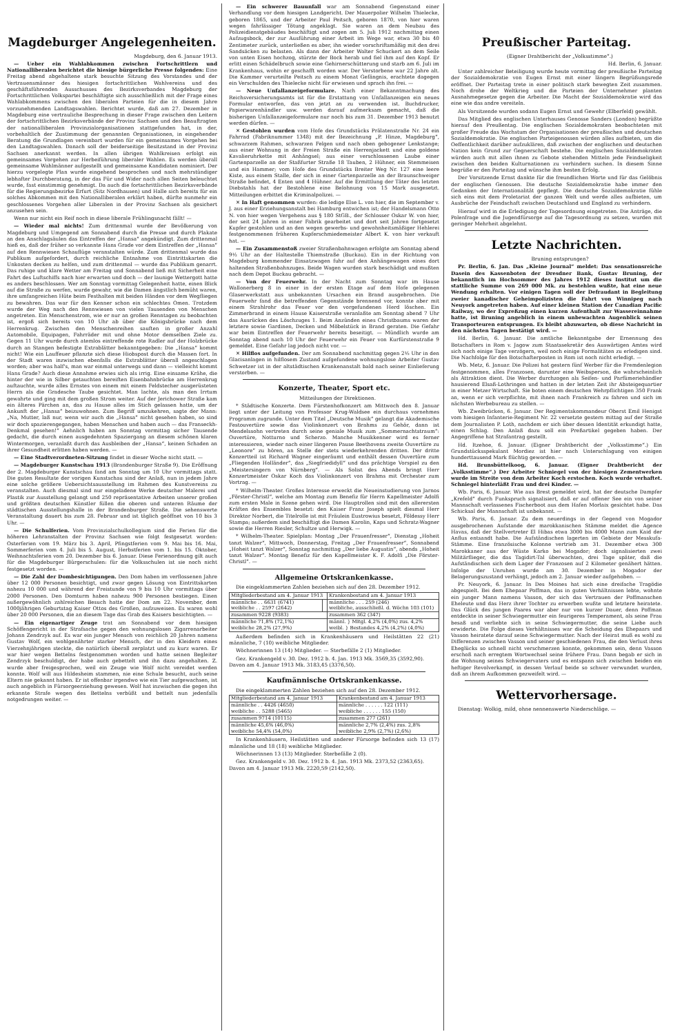Magdeburger Angelegenheiten.
Magdeburg, den 6. Januar 1913.
— Ueber ein Wahlabkommen zwischen Fortschrittlern und Nationalliberalen berichtet die hiesige bürgerliche Presse folgendes: Eine Freitag abend abgehaltene stark besuchte Sitzung des Vorstandes und der Vertrauensmänner des hiesigen fortschrittlichen Wahlvereins und des geschäftsführenden Ausschusses des Bezirksverbandes Magdeburg der Fortschrittlichen Volkspartei beschäftigte sich ausschließlich mit der Frage eines Wahlabkommens zwischen den liberalen Parteien für die in diesem Jahre vorzunehmenden Landtagswahlen. Berichtet wurde, daß am 27. Dezember in Magdeburg eine vertrauliche Besprechung in dieser Frage zwischen den Leitern der fortschrittlichen Bezirksverbände der Provinz Sachsen und den Beauftragten der nationalliberalen Provinzialorganisationen stattgefunden hat, in der, vorbehaltlich der Zustimmung der genannten Organisationen, in eingehender Beratung die Grundlagen vereinbart wurden für ein gemeinsames Vorgehen bei den Landtagswahlen. Danach soll der beiderseitige Besitzstand in der Provinz Sachsen anerkannt werden. In allen übrigen Wahlkreisen erfolgt ein gemeinsames Vorgehen zur Herbeiführung liberaler Wahlen. Es werden überall gemeinsame Wahlmänner aufgestellt und gemeinsame Kandidaten nominiert. Der hierzu vorgelegte Plan wurde eingehend besprochen und nach mehrstündiger lebhafter Durchberatung, in der das Für und Wider nach allen Seiten beleuchtet wurde, fast einstimmig genehmigt. Da auch die fortschrittlichen Bezirksverbände für die Regierungsbezirke Erfurt (Sitz Nordhausen) und Halle sich bereits für ein solches Abkommen mit den Nationalliberalen erklärt haben, dürfte nunmehr ein geschlossenes Vorgehen aller Liberalen in der Provinz Sachsen als gesichert anzusehen sein.
Wenn nur nicht ein Reif noch in diese liberale Frühlingsnacht fällt! —
— Wieder mal nichts! Zum drittenmal wurde der Bevölkerung von Magdeburg und Umgegend am Sonnabend durch die Presse und durch Plakate an den Anschlagsäulen das Eintreffen der „Hansa“ angekündigt. Zum drittenmal hieß es, daß der früher so verkannte Hans Grade vor dem Eintreffen der „Hansa“ auf den Rennwiesen Schauflüge veranstalten würde. Zum drittenmal wurde das Publikum aufgefordert, durch reichliche Entnahme von Eintrittskarten die Unkosten decken zu helfen, und zum drittenmal — wurde das Publikum genarrt. Das ruhige und klare Wetter am Freitag und Sonnabend ließ mit Sicherheit eine Fahrt des Luftschiffs nach hier erwarten und doch — der launige Wettergott hatte es anders beschlossen. Wer am Sonntag vormittag Gelegenheit hatte, einen Blick auf die Straße zu werfen, wurde gewahr, wie die Damen ängstlich bemüht waren, ihre umfangreichen Hüte beim Festhalten mit beiden Händen vor dem Wegfliegen zu bewahren. Das war für den Kenner schon ein schlechtes Omen. Trotzdem wurde der Weg nach den Rennwiesen von vielen Tausenden von Menschen angetreten. Ein Menschenstrom, wie er nur an großen Renntagen zu beobachten ist, ergoß sich bereits von 10 Uhr ab über die Königsbrücke nach dem Herrenkrug. Zwischen den Menschenreihen sauften in großer Anzahl Automobile, Equipagen, Fahrräder mit und ohne Motor demselben Ziele zu. Gegen 11 Uhr wurde durch atemlos eintreffende rote Radler auf der Holzbrücke durch an Stangen befestigte Extrablätter bekanntgegeben: Die „Hansa“ kommt nicht! Wie ein Lauffeuer pflanzte sich diese Hiobspost durch die Massen fort. In der Stadt waren inzwischen ebenfalls die Extrablätter überall angeschlagen worden; aber was half's, man war einmal unterwegs und dann — vielleicht kommt Hans Grade? Auch diese Annahme erwies sich als irrig. Eine einsame Krähe, die hinter der wie in Silber getauchten bereiften Eisenbahnbrücke am Herrenkrug auftauchte, wurde alles Ernstes von einem mit einem Feldstecher ausgerüsteten Herrn als die Gradesche Taube gesichtet. Man lachte, als man den Irrtum gewahrte und ging mit dem großen Strom weiter. Auf der Jerichower Straße kam ein älteres Pärchen an, das zu Hause alles im Stich gelassen hatte, um der Ankunft der „Hansa“ beizuwohnen. Zum Begriff umzukehren, sagte der Mann: „Na, Mutter, laß nur, wenn wir auch die „Hansa“ nicht gesehen haben, so sind wir doch spazierengegangen, haben Menschen und haben auch — das Franseckh-Denkmal gesehen!“ Aehnlich haben am Sonntag vormittag sicher Tausende gedacht, die durch einen ausgedehnten Spaziergang an diesem schönen klaren Wintermorgen, veranlaßt durch das Ausbleiben der „Hansa“, keinen Schaden an ihrer Gesundheit erlitten haben werden. —
— Eine Stadtverordneten-Sitzung findet in dieser Woche nicht statt. —
— Magdeburger Kunstschau 1913 (Brandenburger Straße 9). Die Eröffnung der 2. Magdeburger Kunstschau fand am Sonntag um 10 Uhr vormittags statt. Die guten Resultate der vorigen Kunstschau sind der Anlaß, nun in jedem Jahre eine solche größere Uebersichtsausstellung im Rahmen des Kunstvereins zu veranstalten. Auch diesmal sind nur eingeladene Werke deutscher Malerei und Plastik zur Ausstellung gelangt und 250 repräsentative Arbeiten unserer großen und größten deutschen Künstler füllen die oberen und unteren Räume der städtischen Ausstellungshalle in der Brandenburger Straße. Die sehenswerte Veranstaltung dauert bis zum 28. Februar und ist täglich geöffnet von 10 bis 3 Uhr. —
— Die Schulferien. Vom Provinzialschulkollegium sind die Ferien für die höheren Lehranstalten der Provinz Sachsen wie folgt festgesetzt worden: Osterferien vom 19. März bis 3. April, Pfingstferien vom 9. Mai bis 16. Mai, Sommerferien vom 4. Juli bis 5. August, Herbstferien vom 1. bis 15. Oktober, Weihnachtsferien vom 20. Dezember bis 6. Januar. Diese Ferienordnung gilt auch für die Magdeburger Bürgerschulen: für die Volksschulen ist sie noch nicht festgesetzt worden. —
— Die Zahl der Dombesichtigungen. Den Dom haben im verflossenen Jahre über 12 000 Personen besichtigt, und zwar gegen Lösung von Eintrittskarten nahezu 10 000 und während der Freistunde von 9 bis 10 Uhr vormittags über 2000 Personen. Den Domturm haben nahezu 900 Personen bestiegen. Einen außergewöhnlich zahlreichen Besuch hatte der Dom am 22. November, dem 1000jährigen Geburtstag Kaiser Ottos des Großen, aufzuweisen. Es waren wohl über 20 000 Personen, die an diesem Tage das Grab des Kaisers besichtigten. —
— Ein eigenartiger Zeuge trat am Sonnabend vor dem hiesigen Schöffengericht in der Strafsache gegen den wohnungslosen Zigarrenarbeiter Johann Zendrzyk auf. Es war ein junger Mensch von reichlich 20 Jahren namens Gustav Wolf, ein wohlgenährter starker Mensch, der in den Kleidern eines Vierzehnjährigen steckte, die natürlich überall zerplatzt und zu kurz waren. Er war hier wegen Bettelns festgenommen worden und hatte seinen Begleiter Zendrzyk beschuldigt, der habe auch gebettelt und ihn dazu angehalten. Z. wurde aber freigesprochen, weil ein Zeuge wie Wolf nicht vereidet werden konnte. Wolf will aus Hildesheim stammen, nie eine Schule besucht, auch seine Eltern nie gekannt haben. Er ist offenbar irgendwo wie ein Tier aufgewachsen, ist auch angeblich in Fürsorgeerziehung gewesen. Wolf hat inzwischen die gegen ihn erkannte Strafe wegen des Bettelns verbüßt und bettelt nun jedenfalls notgedrungen weiter. —
— Ein schwerer Bauunfall war am Sonnabend Gegenstand einer Verhandlung vor dem hiesigen Landgericht. Der Mauerpolier Wilhelm Thielecke, geboren 1865, und der Arbeiter Paul Peitsch, geboren 1870, von hier waren wegen fahrlässiger Tötung angeklagt. Sie waren an dem Neubau des Polizeidienstgebäudes beschäftigt und zogen am 5. Juli 1912 nachmittag einen Aufzugsbock, der zur Ausführung einer Arbeit im Wege war, etwa 30 bis 40 Zentimeter zurück, unterließen es aber, ihn wieder vorschriftsmäßig mit den drei Sandsäcken zu belasten. Als dann der Arbeiter Walter Schuckert an dem Seile von unten Eisen hochzog, stürzte der Bock herab und fiel ihm auf den Kopf. Er erlitt einen Schädelbruch sowie eine Gehirnerschütterung und starb am 6. Juli im Krankenhaus, wohin er geschafft worden war. Der Verstorbene war 22 Jahre alt. Die Kammer verurteilte Peitsch zu einem Monat Gefängnis, erachtete dagegen ein Verschulden des Thielecke nicht für erwiesen und sprach ihn frei. —
— Neue Unfallanzeigeformulare. Nach einer Bekanntmachung des Reichsversicherungsamts ist für die Erstattung von Unfallanzeigen ein neues Formular entworfen, das von jetzt an zu verwenden ist. Buchdrucker, Papierwarenhändler usw. werden darauf aufmerksam gemacht, daß die bisherigen Unfallanzeigeformulare nur noch bis zum 31. Dezember 1913 benutzt werden dürfen. —
✕ Gestohlen wurden vom Hofe des Grundstücks Prälatenstraße Nr. 24 ein Fahrrad (Fabriknummer 1348) mit der Bezeichnung „P. Hinze, Magdeburg“, schwarzem Rahmen, schwarzen Felgen und nach oben gebogener Lenkstange; aus einer Wohnung in der Freien Straße ein Herrenjackett und eine goldene Kavalieruhrkette mit Anhängsel; aus einer verschlossenen Laube einer Gartenparzelle an der Staßfurter Straße 18 Tauben, 2 Hühner, ein Stemmeisen und ein Hammer; vom Hofe des Grundstücks Breiter Weg Nr. 127 eine leere Kiste, aus einem Stalle, der sich in einer Gartenparzelle an der Braunschweiger Straße befindet, 4 Enten und 4 Hühner. Auf die Ermittlung der Täter des letzten Diebstahls hat der Bestohlene eine Belohnung von 15 Mark ausgesetzt. Mitteilungen erbittet die Kriminalpolizei. —
✕ In Haft genommen wurden: die ledige Else L. von hier, die im September v. J. aus einer Erziehungsanstalt bei Hamburg entwichen ist; der Handelsmann Otto N. von hier wegen Vergehens aus § 180 StGB., der Schlosser Oskar W. von hier, der seit 24 Jahren in einer Fabrik gearbeitet und dort seit Jahren fortgesetzt Kupfer gestohlen und an den wegen gewerbs- und gewohnheitsmäßiger Hehlerei festgenommenen früheren Kupferschmiedemeister Albert K. von hier verkauft hat. —
— Ein Zusammenstoß zweier Straßenbahnwagen erfolgte am Sonntag abend 9½ Uhr an der Haltestelle Thiemstraße (Buckau). Ein in der Richtung von Magdeburg kommender Einsatzwagen fuhr auf den Anhängewagen eines dort haltenden Straßenbahnzuges. Beide Wagen wurden stark beschädigt und mußten nach dem Depot Buckau gebracht. —
— Von der Feuerwehr. In der Nacht zum Sonntag war im Hause Wallonerberg 8 in einer in der ersten Etage auf dem Hofe gelegenen Glaserwerkstatt aus unbekannten Ursachen ein Brand ausgebrochen. Die Feuerwehr fand die betreffenden Gegenstände brennend vor, konnte aber mit einem Strahlrohr das Feuer vor den vorgefundenen Herd löschen. Ein Zimmerbrand in einem Hause Kaiserstraße veranlaßte am Sonntag abend 7 Uhr das Ausrücken des Löschzuges 1. Beim Anzünden eines Christbaums waren der letztere sowie Gardinen, Decken und Möbelstück in Brand geraten. Die Gefahr war beim Eintreffen der Feuerwehr bereits beseitigt. — Mündlich wurde am Sonntag abend nach 10 Uhr der Feuerwehr ein Feuer von Kurfürstenstraße 9 gemeldet. Eine Gefahr lag jedoch nicht vor. —
✕ Hilflos aufgefunden. Der am Sonnabend nachmittag gegen 2½ Uhr in den Glacisanlagen in hilflosem Zustand aufgefundene wohnungslose Arbeiter Gustav Schwetzer ist in der altstädtischen Krankenanstalt bald nach seiner Einlieferung verstorben. —
Konzerte, Theater, Sport etc.
Mitteilungen der Direktionen.
* Städtische Konzerte. Dem Fürstenhofkonzert am Mittwoch den 8. Januar liegt unter der Leitung von Professor Krug-Waldsee ein durchaus vornehmes Programm zugrunde. Unter dem Titel „Deutsche Musik“ gelangt die Akademische Festouvertüre sowie das Violinkonzert von Brahms zu Gehör, dann ist Mendelssohn vertreten durch seine geniale Musik zum „Sommernachtstraum“: Ouvertüre, Notturno und Scherzo. Manche Musikkenner wird es ferner interessieren, wieder nach einer längeren Pause Beethovens zweite Ouvertüre zu „Leonore“ zu hören, an Stelle der stets wiederkehrenden dritten. Der dritte Konzertteil ist Richard Wagner eingeräumt und enthält dessen Ouvertüre zum „Fliegenden Holländer“, das „Siegfriedidyll“ und das prächtige Vorspiel zu den „Meistersingern von Nürnberg“. — Als Solist des Abends bringt Herr Konzertmeister Oskar Koch das Violinkonzert von Brahms mit Orchester zum Vortrag. —
* Wilhelm-Theater. Großes Interesse erweckt die Neueinstudierung von Jarnos „Förster-Christl“, welche am Montag zum Benefiz für Herrn Kapellmeister Adolfi zum ersten Male in Szene gehen wird. Die Hauptrollen sind mit den allerersten Kräften des Ensembles besetzt: den Kaiser Franz Joseph spielt diesmal Herr Direktor Norbert, die Titelrolle ist mit Fräulein Eustrowius besetzt, Földessy Herr Stampa; außerdem sind beschäftigt die Damen Karolin, Kaps und Schratz-Wagner sowie die Herren Riesler, Schultze und Herwigk. —
* Wilhelm-Theater. Spielplan: Montag „Der Frauenfresser“, Dienstag „Hoheit tanzt Walzer“, Mittwoch, Donnerstag, Freitag „Der Frauenfresser“, Sonnabend „Hoheit tanzt Walzer“, Sonntag nachmittag „Der liebe Augustin“, abends „Hoheit tanzt Walzer“. Montag Benefiz für den Kapellmeister K. F. Adolfi „Die Förster-Christl“. —
Allgemeine Ortskrankenkasse.
Die eingeklammerten Zahlen beziehen sich auf den 28. Dezember 1912.
| Mitgliederbestand am 4. Januar 1913 | | Krankenbestand am 4. Januar 1913 |
| --- | --- | --- |
| männliche . . 6631 (6741) weibliche . . 2597 (2642) | | männliche . . . 259 (246) weibliche, ausschließl. d. Wöchn 103 (101) |
| zusammen 9228 (9383) | | zusammen 362 (347) |
| männliche 71,8% (72,1%) weibliche 28,2% (27,9%) | | männl. } Mitgl. 4,2% (4,0%) zus. 4,2% weibl. } Bestandes 4,2% (4,2%) (4,0%) |
Außerdem befinden sich in Krankenhäusern und Heilstätten 22 (21) männliche, 7 (10) weibliche Mitglieder.
Wöchnerinnen 13 (14) Mitglieder. — Sterbefälle 2 (1) Mitglieder.
Gez. Krankengeld v. 30. Dez. 1912 b. 4. Jan. 1913 Mk. 3569,35 (3592,90).
Davon am 4. Januar 1913 Mk. 3183,45 (3376,50).
Kaufmännische Ortskrankenkasse.
Die eingeklammerten Zahlen beziehen sich auf den 28. Dezember 1912.
| Mitgliederbestand am 4. Januar 1913 | Krankenbestand am 4. Januar 1913 |
| --- | --- |
| männliche . . 4426 (4650) weibliche . . 5288 (5465) | männliche . . . . . . 122 (111) weibliche . . . . . . 155 (150) |
| zusammen 9714 (10115) | zusammen 277 (261) |
| männliche 45,6% (46,0%) weibliche 54,4% (54,0%) | männliche 2,7% (2,4%) zus. 2,8% weibliche 2,9% (2,7%) (2,6%) |
In Krankenhäusern, Heilstätten und anderer Fürsorge befinden sich 13 (17) männliche und 18 (18) weibliche Mitglieder.
Wöchnerinnen 13 (13) Mitglieder. Sterbefälle 2 (0).
Gez. Krankengeld v. 30. Dez. 1912 b. 4. Jan. 1913 Mk. 2373,52 (2363,65).
Davon am 4. Januar 1913 Mk. 2220,59 (2142,50).
Preußischer Parteitag.
(Eigner Drahtbericht der „Volksstimme“.)
Hd. Berlin, 6. Januar.
Unter zahlreicher Beteiligung wurde heute vormittag der preußische Parteitag der Sozialdemokratie von Eugen Ernst mit einer längern Begrüßungsrede eröffnet. Der Parteitag trete in einer politisch stark bewegten Zeit zusammen. Noch drohe der Weltkrieg und die Parteien der Unternehmer planten Ausnahmegesetze gegen die Arbeiter. Die Macht der Sozialdemokratie wird das eine wie das andre vereiteln.
Als Vorsitzende wurden sodann Eugen Ernst und Gewehr (Elberfeld) gewählt.
Das Mitglied des englischen Unterhauses Genosse Sanders (London) begrüßte hierauf den Preußentag. Die englischen Sozialdemokraten beobachteten mit großer Freude das Wachstum der Organisationen der preußischen und deutschen Sozialdemokratie. Die englischen Parteigenossen würden alles aufbieten, um die Oeffentlichkeit darüber aufzuklären, daß zwischen der englischen und deutschen Nation kein Grund zur Gegnerschaft bestehe. Die englischen Sozialdemokraten würden auch mit allen ihnen zu Gebote stehenden Mitteln jede Feindseligkeit zwischen den beiden Kulturnationen zu verhindern suchen. In diesem Sinne begrüße er den Parteitag und wünsche ihm besten Erfolg.
Der Vorsitzende Ernst dankte für die freundlichen Worte und für das Gelöbnis der englischen Genossen. Die deutsche Sozialdemokratie habe immer den Gedanken der Internationalität gepflegt. Die deutsche Sozialdemokratie fühle sich eins mit dem Proletariat der ganzen Welt und werde alles aufbieten, um Ausbrüche der Feindschaft zwischen Deutschland und England zu verhindern.
Hierauf wird in die Erledigung der Tagesordnung eingetreten. Die Anträge, die Polenfrage und die Jugendfürsorge auf die Tagesordnung zu setzen, wurden mit geringer Mehrheit abgelehnt.
Letzte Nachrichten.
Bruning entsprungen?
Pr. Berlin, 6. Jan. Das „Kleine Journal“ meldet: Das sensationsreiche Dasein des Kassenboten der Dresdner Bank, Gustav Bruning, der bekanntlich im Hochsommer des Jahres 1912 dieses Institut um die stattliche Summe von 269 000 Mk. zu bestehlen wußte, hat eine neue Wendung erhalten. Vor einigen Tagen soll der Defraudant in Begleitung zweier kanadischer Geheimpolizisten die Fahrt von Winnipeg nach Neuyork angetreten haben. Auf einer kleinen Station der Canadian Pacific Railway, wo der Expreßzug einen kurzen Aufenthalt zur Wassereinnahme hatte, ist Bruning angeblich in einem unbewachten Augenblick seinen Transporteuren entsprungen. Es bleibt abzuwarten, ob diese Nachricht in den nächsten Tagen bestätigt wird. —
Hd. Berlin, 6. Januar. Die amtliche Bekanntgabe der Ernennung des Botschafters in Rom v. Jagow zum Staatssekretär des Auswärtigen Amtes wird sich noch einige Tage verzögern, weil noch einige Formalitäten zu erledigen sind. Die Nachfolge für den Botschafterposten in Rom ist noch nicht erledigt. —
Wb. Metz, 6. Januar. Die Polizei hat gestern fünf Werber für die Fremdenlegion festgenommen, alles Franzosen, darunter eine Weibsperson, die wahrscheinlich als Attraktion dient. Die Werber durchzogen als Seifen- und Parfümeriehändler hausierend Elsaß-Lothringen und hatten in der letzten Zeit ihr Absteigequartier in einer Metzer Wirtschaft. Sie boten einem deutschen Wehrpflichtigen 350 Frank an, wenn er sich verpflichte, mit ihnen nach Frankreich zu fahren und sich im nächsten Werbebureau zu stellen. —
Wb. Zweibrücken, 6. Januar. Der Regimentskommandeur Oberst Emil Henigst vom hiesigen Infanterie-Regiment Nr. 22 versetzte gestern mittag auf der Straße dem Journalisten P. Loth, nachdem er sich über dessen Identität erkundigt hatte, einen Schlag. Den Anlaß dazu soll ein Preßartikel gegeben haben. Der Angegriffene hat Strafantrag gestellt.
Hd. Itzehoe, 6. Januar. (Eigner Drahtbericht der „Volksstimme“.) Ein Grundstücksspekulant Mordiez ist hier nach Unterschlagung von einigen hunderttausend Mark flüchtig geworden. —
Hd. Brunsbüttelkoog, 6. Januar. (Eigner Drahtbericht der „Volksstimme“.) Der Arbeiter Schniegel von der hiesigen Zementwerken wurde im Streite von dem Arbeiter Koch erstochen. Koch wurde verhaftet. Schniegel hinterläßt Frau und drei Kinder. —
Wb. Paris, 6. Januar. Wie aus Brest gemeldet wird, hat der deutsche Dampfer „Krefeld“ durch Funkspruch signalisiert, daß er auf offener See ein von seiner Mannschaft verlassenes Fischerboot aus dem Hafen Morlaix gesichtet habe. Das Schicksal der Mannschaft ist unbekannt. —
Wb. Paris, 6. Januar. Zu dem neuerdings in der Gegend von Mogador ausgebrochenen Aufstande der marokkanischen Stämme meldet die Agence Havas, daß der Stellvertreter El Hibas etwa 3000 bis 4000 Mann zum Kaid der Anflus entsandt habe. Die Aufständischen lagerten im Gebiete der Messkufa-Stämme. Eine französische Kolonne vertrieb am 31. Dezember etwa 300 Marokkaner aus der Wüste Karko bei Mogador; doch signalisierten zwei Militärflieger, die das Tagidirt-Tal überwachten, drei Tage später, daß die Aufständischen sich dem Lager der Franzosen auf 2 Kilometer genähert hätten. Infolge der Unruhen wurde am 30. Dezember in Mogador der Belagerungszustand verhängt, jedoch am 2. Januar wieder aufgehoben. —
Pr. Neuyork, 6. Januar. In Des Moines hat sich eine dreifache Tragödie abgespielt. Bei dem Ehepaar Poffman, das in guten Verhältnissen lebte, wohnte ein junger Mann namens Vasson, der sich das Vertrauen der Poffmanschen Eheleute und das Herz ihrer Tochter zu erwerben wußte und letztere heiratete. Das Glück des jungen Paares war aber nur von kurzer Dauer, denn Poffman entdeckte in seiner Schwiegermutter ein feurigeres Temperament, als seine Frau besaß und verliebte sich in seine Schwiegermutter, die seine Liebe auch erwiderte. Die Folge dieses Verhältnisses war die Scheidung des Ehepaars und Vasson heiratete darauf seine Schwiegermutter. Nach der Heirat muß es wohl zu Differenzen zwischen Vasson und seiner geschiedenen Frau, die den Verlust ihres Eheglücks so schnell nicht verschmerzen konnte, gekommen sein, denn Vasson erschoß nach erregtem Wortwechsel seine frühere Frau. Dann begab er sich in die Wohnung seines Schwiegervaters und es entspann sich zwischen beiden ein heftiger Revolverkampf, in dessen Verlauf beide so schwer verwundet wurden, daß an ihrem Aufkommen gezweifelt wird. —
Wettervorhersage.
Dienstag: Wolkig, mild, ohne nennenswerte Niederschläge. —